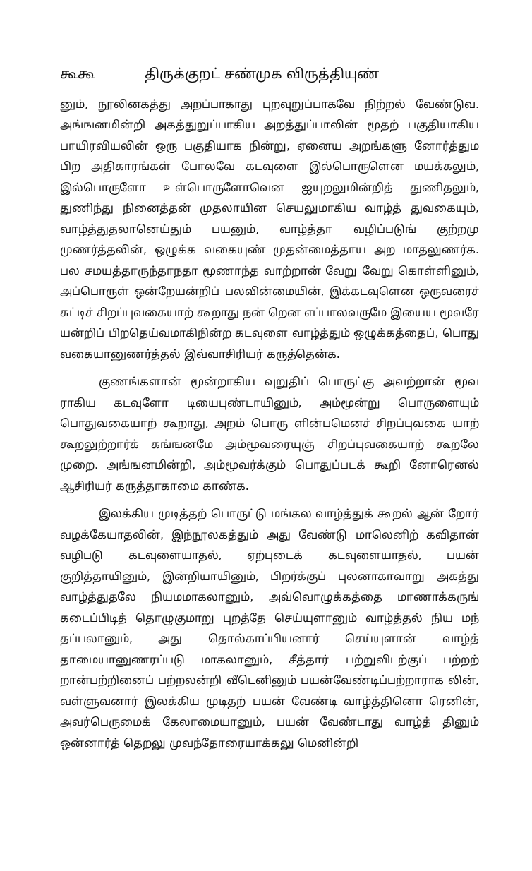கூகூ திருக்குறட் சண்முக விருத்தியுண்
னும், நூலினகத்து அறப்பாகாது புறவுறுப்பாகவே நிற்றல் வேண்டுவ. அங்ஙனமின்றி அகத்துறுப்பாகிய அறத்துப்பாலின் மூதற் பகுதியாகிய பாயிரவியலின் ஒரு பகுதியாக நின்று, ஏனைய அறங்களு னோர்த்தும பிற அதிகாரங்கள் போலவே கடவுளை இல்பொருளென மயக்கலும், இல்பொருளோ உள்பொருளோவென ஐயுறலுமின்றித் துணிதலும், துணிந்து நினைத்தன் முதலாயின செயலுமாகிய வாழ்த் துவகையும், வாழ்த்துதலானெய்தும் பயனும், வாழ்த்தா வழிப்படுங் குற்றமு முணர்த்தலின், ஒழுக்க வகையுண் முதன்மைத்தாய அற மாதலுணர்க. பல சமயத்தாருந்தாநதா மூணாந்த வாற்றான் வேறு வேறு கொள்ளினும், அப்பொருள் ஒன்றேயன்றிப் பலவின்மையின், இக்கடவுளென ஒருவரைச் சுட்டிச் சிறப்புவகையாற் கூறாது நன் றென எப்பாலவருமே இயைய மூவரே யன்றிப் பிறதெய்வமாகிநின்ற கடவுளை வாழ்த்தும் ஒழுக்கத்தைப், பொது வகையானுணர்த்தல் இவ்வாசிரியர் கருத்தென்க.
குணங்களான் மூன்றாகிய வுறுதிப் பொருட்கு அவற்றான் மூவ ராகிய கடவுளோ டியைபுண்டாயினும், அம்மூன்று பொருளையும் பொதுவகையாற் கூறாது, அறம் பொரு ளின்பமெனச் சிறப்புவகை யாற் கூறலுற்றார்க் கங்ஙனமே அம்மூவரையுஞ் சிறப்புவகையாற் கூறலே முறை. அங்ஙனமின்றி, அம்மூவர்க்கும் பொதுப்படக் கூறி னோரெனல் ஆசிரியர் கருத்தாகாமை காண்க.
இலக்கிய முடித்தற் பொருட்டு மங்கல வாழ்த்துக் கூறல் ஆன் றோர் வழக்கேயாதலின், இந்நூலகத்தும் அது வேண்டு மாலெனிற் கவிதான் வழிபடு கடவுளையாதல், ஏற்புடைக் கடவுளையாதல், பயன் குறித்தாயினும், இன்றியாயினும், பிறர்க்குப் புலனாகாவாறு அகத்து வாழ்த்துதலே நியமமாகலானும், அவ்வொழுக்கத்தை மாணாக்கருங் கடைப்பிடித் தொழுகுமாறு புறத்தே செய்யுளானும் வாழ்த்தல் நிய மந் தப்பலானும், அது தொல்காப்பியனார் செய்யுளான் வாழ்த் தாமையானுணரப்படு மாகலானும், சீத்தார் பற்றுவிடற்குப் பற்றற் றான்பற்றினைப் பற்றலன்றி வீடெனினும் பயன்வேண்டிப்பற்றாராக லின், வள்ளுவனார் இலக்கிய முடிதற் பயன் வேண்டி வாழ்த்தினொ ரெனின், அவர்பெருமைக் கேலாமையானும், பயன் வேண்டாது வாழ்த் தினும் ஒன்னார்த் தெறலு முவந்தோரையாக்கலு மெனின்றி